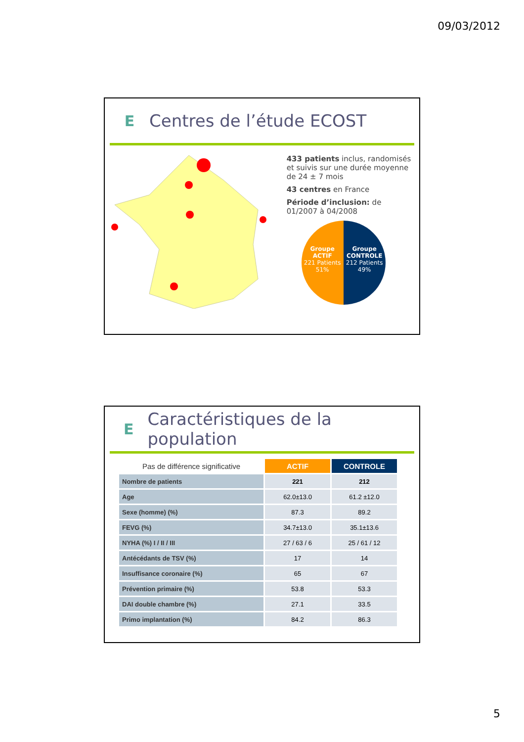09/03/2012
E
Centres de l’étude ECOST
433 patients inclus, randomisés et suivis sur une durée moyenne de 24 ± 7 mois
43 centres en France
Période d’inclusion: de 01/2007 à 04/2008
Groupe ACTIF
221 Patients
51%
Groupe CONTROLE
212 Patients
49%
E
Caractéristiques de la population
| Pas de différence significative | ACTIF | CONTROLE |
| Nombre de patients | 221 | 212 |
| Age | 62.0±13.0 | 61.2 ±12.0 |
| Sexe (homme) (%) | 87.3 | 89.2 |
| FEVG (%) | 34.7±13.0 | 35.1±13.6 |
| NYHA (%) I / II / III | 27 / 63 / 6 | 25 / 61 / 12 |
| Antécédants de TSV (%) | 17 | 14 |
| Insuffisance coronaire (%) | 65 | 67 |
| Prévention primaire (%) | 53.8 | 53.3 |
| DAI double chambre (%) | 27.1 | 33.5 |
| Primo implantation (%) | 84.2 | 86.3 |
5